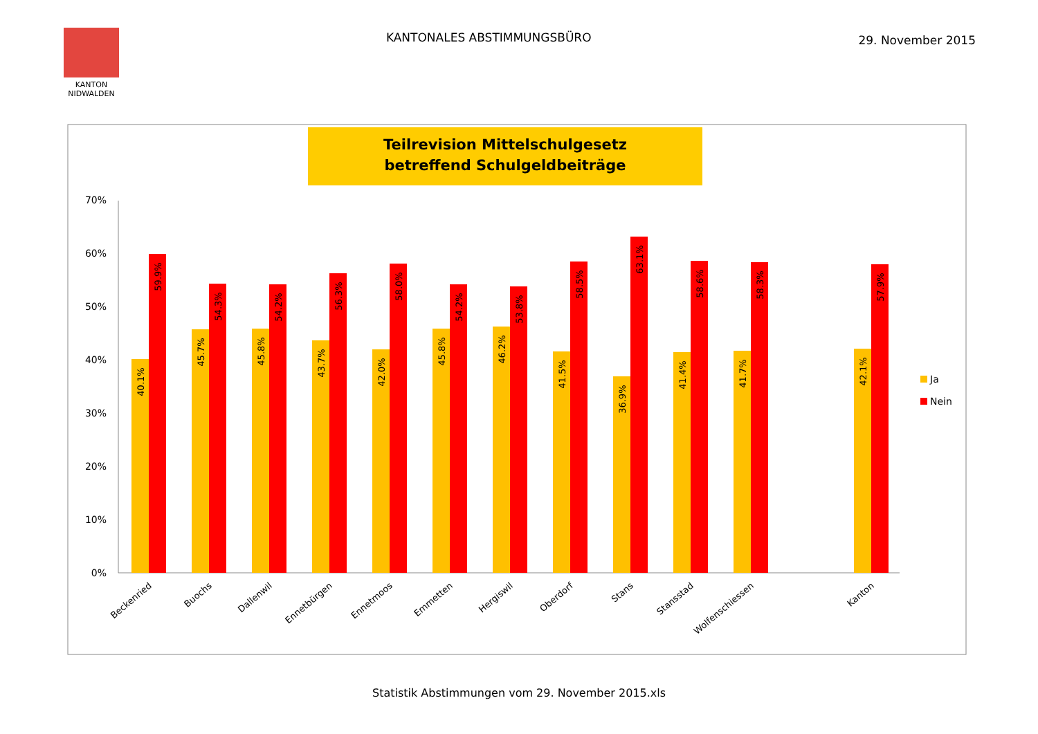KANTON
NIDWALDEN
KANTONALES ABSTIMMUNGSBÜRO
29. November 2015
Teilrevision Mittelschulgesetz
betreffend Schulgeldbeiträge
70%
60%
50%
40%
30%
20%
10%
0%
40.1%
59.9%
45.7%
54.3%
45.8%
54.2%
43.7%
56.3%
42.0%
58.0%
45.8%
54.2%
46.2%
53.8%
41.5%
58.5%
36.9%
63.1%
41.4%
58.6%
41.7%
58.3%
42.1%
57.9%
Beckenried
Buochs
Dallenwil
Ennetbürgen
Ennetmoos
Emmetten
Hergiswil
Oberdorf
Stans
Stansstad
Wolfenschiessen
Kanton
Ja
Nein
Statistik Abstimmungen vom 29. November 2015.xls